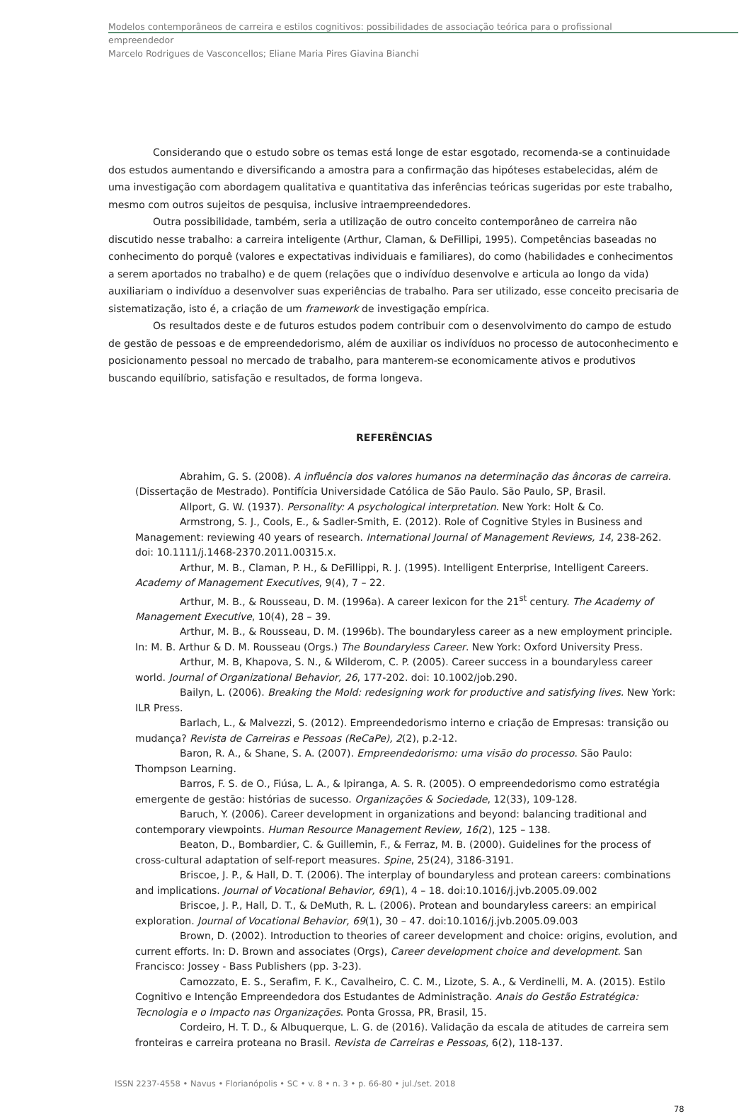Modelos contemporâneos de carreira e estilos cognitivos: possibilidades de associação teórica para o profissional
empreendedor
Marcelo Rodrigues de Vasconcellos; Eliane Maria Pires Giavina Bianchi
Considerando que o estudo sobre os temas está longe de estar esgotado, recomenda-se a continuidade dos estudos aumentando e diversificando a amostra para a confirmação das hipóteses estabelecidas, além de uma investigação com abordagem qualitativa e quantitativa das inferências teóricas sugeridas por este trabalho, mesmo com outros sujeitos de pesquisa, inclusive intraempreendedores.
Outra possibilidade, também, seria a utilização de outro conceito contemporâneo de carreira não discutido nesse trabalho: a carreira inteligente (Arthur, Claman, & DeFillipi, 1995). Competências baseadas no conhecimento do porquê (valores e expectativas individuais e familiares), do como (habilidades e conhecimentos a serem aportados no trabalho) e de quem (relações que o indivíduo desenvolve e articula ao longo da vida) auxiliariam o indivíduo a desenvolver suas experiências de trabalho. Para ser utilizado, esse conceito precisaria de sistematização, isto é, a criação de um framework de investigação empírica.
Os resultados deste e de futuros estudos podem contribuir com o desenvolvimento do campo de estudo de gestão de pessoas e de empreendedorismo, além de auxiliar os indivíduos no processo de autoconhecimento e posicionamento pessoal no mercado de trabalho, para manterem-se economicamente ativos e produtivos buscando equilíbrio, satisfação e resultados, de forma longeva.
REFERÊNCIAS
Abrahim, G. S. (2008). A influência dos valores humanos na determinação das âncoras de carreira. (Dissertação de Mestrado). Pontifícia Universidade Católica de São Paulo. São Paulo, SP, Brasil.
Allport, G. W. (1937). Personality: A psychological interpretation. New York: Holt & Co.
Armstrong, S. J., Cools, E., & Sadler-Smith, E. (2012). Role of Cognitive Styles in Business and Management: reviewing 40 years of research. International Journal of Management Reviews, 14, 238-262. doi: 10.1111/j.1468-2370.2011.00315.x.
Arthur, M. B., Claman, P. H., & DeFillippi, R. J. (1995). Intelligent Enterprise, Intelligent Careers. Academy of Management Executives, 9(4), 7 – 22.
Arthur, M. B., & Rousseau, D. M. (1996a). A career lexicon for the 21<sup>st</sup> century. The Academy of Management Executive, 10(4), 28 – 39.
Arthur, M. B., & Rousseau, D. M. (1996b). The boundaryless career as a new employment principle. In: M. B. Arthur & D. M. Rousseau (Orgs.) The Boundaryless Career. New York: Oxford University Press.
Arthur, M. B, Khapova, S. N., & Wilderom, C. P. (2005). Career success in a boundaryless career world. Journal of Organizational Behavior, 26, 177-202. doi: 10.1002/job.290.
Bailyn, L. (2006). Breaking the Mold: redesigning work for productive and satisfying lives. New York: ILR Press.
Barlach, L., & Malvezzi, S. (2012). Empreendedorismo interno e criação de Empresas: transição ou mudança? Revista de Carreiras e Pessoas (ReCaPe), 2(2), p.2-12.
Baron, R. A., & Shane, S. A. (2007). Empreendedorismo: uma visão do processo. São Paulo: Thompson Learning.
Barros, F. S. de O., Fiúsa, L. A., & Ipiranga, A. S. R. (2005). O empreendedorismo como estratégia emergente de gestão: histórias de sucesso. Organizações & Sociedade, 12(33), 109-128.
Baruch, Y. (2006). Career development in organizations and beyond: balancing traditional and contemporary viewpoints. Human Resource Management Review, 16(2), 125 – 138.
Beaton, D., Bombardier, C. & Guillemin, F., & Ferraz, M. B. (2000). Guidelines for the process of cross-cultural adaptation of self-report measures. Spine, 25(24), 3186-3191.
Briscoe, J. P., & Hall, D. T. (2006). The interplay of boundaryless and protean careers: combinations and implications. Journal of Vocational Behavior, 69(1), 4 – 18. doi:10.1016/j.jvb.2005.09.002
Briscoe, J. P., Hall, D. T., & DeMuth, R. L. (2006). Protean and boundaryless careers: an empirical exploration. Journal of Vocational Behavior, 69(1), 30 – 47. doi:10.1016/j.jvb.2005.09.003
Brown, D. (2002). Introduction to theories of career development and choice: origins, evolution, and current efforts. In: D. Brown and associates (Orgs), Career development choice and development. San Francisco: Jossey - Bass Publishers (pp. 3-23).
Camozzato, E. S., Serafim, F. K., Cavalheiro, C. C. M., Lizote, S. A., & Verdinelli, M. A. (2015). Estilo Cognitivo e Intenção Empreendedora dos Estudantes de Administração. Anais do Gestão Estratégica: Tecnologia e o Impacto nas Organizações. Ponta Grossa, PR, Brasil, 15.
Cordeiro, H. T. D., & Albuquerque, L. G. de (2016). Validação da escala de atitudes de carreira sem fronteiras e carreira proteana no Brasil. Revista de Carreiras e Pessoas, 6(2), 118-137.
ISSN 2237-4558 • Navus • Florianópolis • SC • v. 8 • n. 3 • p. 66-80 • jul./set. 2018
78